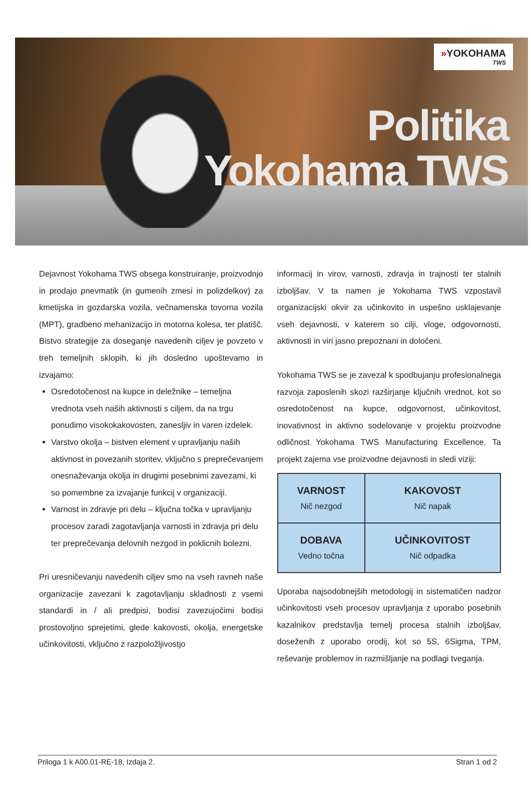»YOKOHAMA
TWS
Politika
Yokohama TWS
Dejavnost Yokohama TWS obsega konstruiranje, proizvodnjo in prodajo pnevmatik (in gumenih zmesi in polizdelkov) za kmetijska in gozdarska vozila, večnamenska tovorna vozila (MPT), gradbeno mehanizacijo in motorna kolesa, ter platišč. Bistvo strategije za doseganje navedenih ciljev je povzeto v treh temeljnih sklopih, ki jih dosledno upoštevamo in izvajamo:
Osredotočenost na kupce in deležnike – temeljna vrednota vseh naših aktivnosti s ciljem, da na trgu ponudimo visokokakovosten, zanesljiv in varen izdelek.
Varstvo okolja – bistven element v upravljanju naših aktivnost in povezanih storitev, vključno s preprečevanjem onesnaževanja okolja in drugimi posebnimi zavezami, ki so pomembne za izvajanje funkcij v organizaciji.
Varnost in zdravje pri delu – ključna točka v upravljanju procesov zaradi zagotavljanja varnosti in zdravja pri delu ter preprečevanja delovnih nezgod in poklicnih bolezni.
Pri uresničevanju navedenih ciljev smo na vseh ravneh naše organizacije zavezani k zagotavljanju skladnosti z vsemi standardi in / ali predpisi, bodisi zavezujočimi bodisi prostovoljno sprejetimi, glede kakovosti, okolja, energetske učinkovitosti, vključno z razpoložljivostjo
informacij in virov, varnosti, zdravja in trajnosti ter stalnih izboljšav. V ta namen je Yokohama TWS vzpostavil organizacijski okvir za učinkovito in uspešno usklajevanje vseh dejavnosti, v katerem so cilji, vloge, odgovornosti, aktivnosti in viri jasno prepoznani in določeni.
Yokohama TWS se je zavezal k spodbujanju profesionalnega razvoja zaposlenih skozi razširjanje ključnih vrednot, kot so osredotočenost na kupce, odgovornost, učinkovitost, inovativnost in aktivno sodelovanje v projektu proizvodne odličnost Yokohama TWS Manufacturing Excellence. Ta projekt zajema vse proizvodne dejavnosti in sledi viziji:
| VARNOST Nič nezgod | KAKOVOST Nič napak |
| DOBAVA Vedno točna | UČINKOVITOST Nič odpadka |
Uporaba najsodobnejših metodologij in sistematičen nadzor učinkovitosti vseh procesov upravljanja z uporabo posebnih kazalnikov predstavlja temelj procesa stalnih izboljšav, doseženih z uporabo orodij, kot so 5S, 6Sigma, TPM, reševanje problemov in razmišljanje na podlagi tveganja.
Priloga 1 k A00.01-RE-18, Izdaja 2. Stran 1 od 2